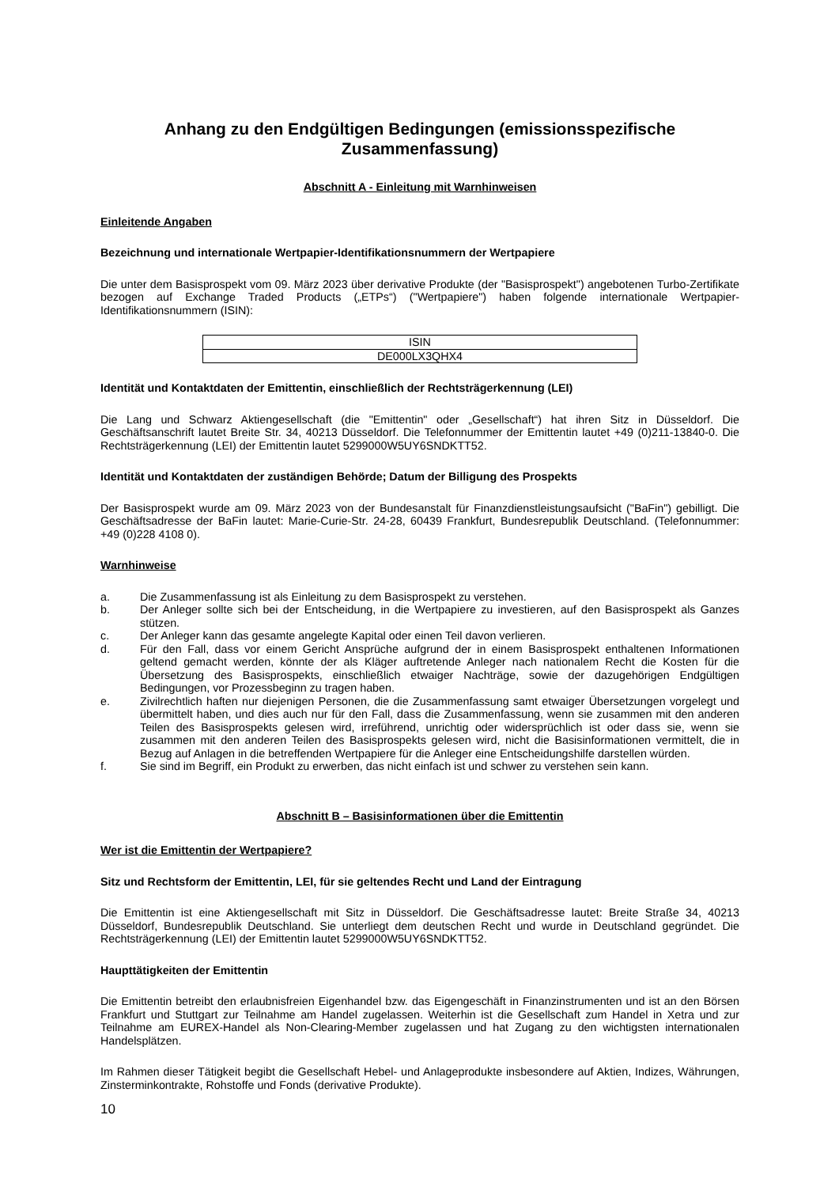Anhang zu den Endgültigen Bedingungen (emissionsspezifische Zusammenfassung)
Abschnitt A - Einleitung mit Warnhinweisen
Einleitende Angaben
Bezeichnung und internationale Wertpapier-Identifikationsnummern der Wertpapiere
Die unter dem Basisprospekt vom 09. März 2023 über derivative Produkte (der "Basisprospekt") angebotenen Turbo-Zertifikate bezogen auf Exchange Traded Products („ETPs“) ("Wertpapiere") haben folgende internationale Wertpapier-Identifikationsnummern (ISIN):
| ISIN |
| --- |
| DE000LX3QHX4 |
Identität und Kontaktdaten der Emittentin, einschließlich der Rechtsträgerkennung (LEI)
Die Lang und Schwarz Aktiengesellschaft (die "Emittentin" oder „Gesellschaft“) hat ihren Sitz in Düsseldorf. Die Geschäftsanschrift lautet Breite Str. 34, 40213 Düsseldorf. Die Telefonnummer der Emittentin lautet +49 (0)211-13840-0. Die Rechtsträgerkennung (LEI) der Emittentin lautet 5299000W5UY6SNDKTT52.
Identität und Kontaktdaten der zuständigen Behörde; Datum der Billigung des Prospekts
Der Basisprospekt wurde am 09. März 2023 von der Bundesanstalt für Finanzdienstleistungsaufsicht ("BaFin") gebilligt. Die Geschäftsadresse der BaFin lautet: Marie-Curie-Str. 24-28, 60439 Frankfurt, Bundesrepublik Deutschland. (Telefonnummer: +49 (0)228 4108 0).
Warnhinweise
a. Die Zusammenfassung ist als Einleitung zu dem Basisprospekt zu verstehen.
b. Der Anleger sollte sich bei der Entscheidung, in die Wertpapiere zu investieren, auf den Basisprospekt als Ganzes stützen.
c. Der Anleger kann das gesamte angelegte Kapital oder einen Teil davon verlieren.
d. Für den Fall, dass vor einem Gericht Ansprüche aufgrund der in einem Basisprospekt enthaltenen Informationen geltend gemacht werden, könnte der als Kläger auftretende Anleger nach nationalem Recht die Kosten für die Übersetzung des Basisprospekts, einschließlich etwaiger Nachträge, sowie der dazugehörigen Endgültigen Bedingungen, vor Prozessbeginn zu tragen haben.
e. Zivilrechtlich haften nur diejenigen Personen, die die Zusammenfassung samt etwaiger Übersetzungen vorgelegt und übermittelt haben, und dies auch nur für den Fall, dass die Zusammenfassung, wenn sie zusammen mit den anderen Teilen des Basisprospekts gelesen wird, irreführend, unrichtig oder widersprüchlich ist oder dass sie, wenn sie zusammen mit den anderen Teilen des Basisprospekts gelesen wird, nicht die Basisinformationen vermittelt, die in Bezug auf Anlagen in die betreffenden Wertpapiere für die Anleger eine Entscheidungshilfe darstellen würden.
f. Sie sind im Begriff, ein Produkt zu erwerben, das nicht einfach ist und schwer zu verstehen sein kann.
Abschnitt B – Basisinformationen über die Emittentin
Wer ist die Emittentin der Wertpapiere?
Sitz und Rechtsform der Emittentin, LEI, für sie geltendes Recht und Land der Eintragung
Die Emittentin ist eine Aktiengesellschaft mit Sitz in Düsseldorf. Die Geschäftsadresse lautet: Breite Straße 34, 40213 Düsseldorf, Bundesrepublik Deutschland. Sie unterliegt dem deutschen Recht und wurde in Deutschland gegründet. Die Rechtsträgerkennung (LEI) der Emittentin lautet 5299000W5UY6SNDKTT52.
Haupttätigkeiten der Emittentin
Die Emittentin betreibt den erlaubnisfreien Eigenhandel bzw. das Eigengeschäft in Finanzinstrumenten und ist an den Börsen Frankfurt und Stuttgart zur Teilnahme am Handel zugelassen. Weiterhin ist die Gesellschaft zum Handel in Xetra und zur Teilnahme am EUREX-Handel als Non-Clearing-Member zugelassen und hat Zugang zu den wichtigsten internationalen Handelsplätzen.
Im Rahmen dieser Tätigkeit begibt die Gesellschaft Hebel- und Anlageprodukte insbesondere auf Aktien, Indizes, Währungen, Zinsterminkontrakte, Rohstoffe und Fonds (derivative Produkte).
10